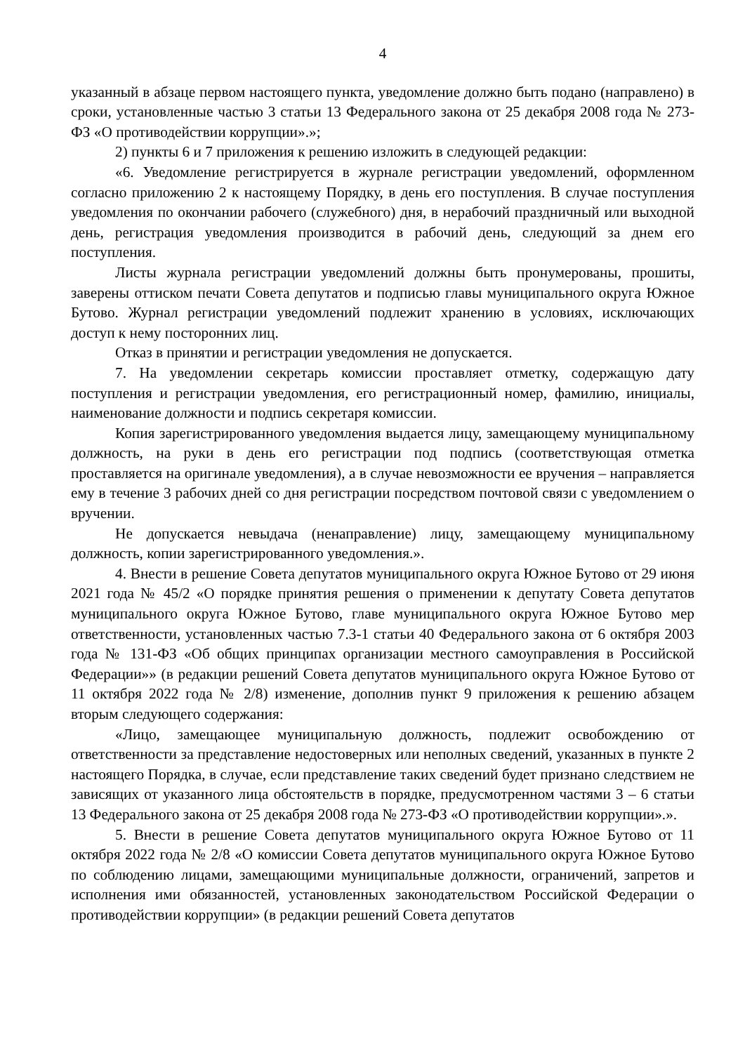4
указанный в абзаце первом настоящего пункта, уведомление должно быть подано (направлено) в сроки, установленные частью 3 статьи 13 Федерального закона от 25 декабря 2008 года № 273-ФЗ «О противодействии коррупции».»;
2) пункты 6 и 7 приложения к решению изложить в следующей редакции:
«6. Уведомление регистрируется в журнале регистрации уведомлений, оформленном согласно приложению 2 к настоящему Порядку, в день его поступления. В случае поступления уведомления по окончании рабочего (служебного) дня, в нерабочий праздничный или выходной день, регистрация уведомления производится в рабочий день, следующий за днем его поступления.
Листы журнала регистрации уведомлений должны быть пронумерованы, прошиты, заверены оттиском печати Совета депутатов и подписью главы муниципального округа Южное Бутово. Журнал регистрации уведомлений подлежит хранению в условиях, исключающих доступ к нему посторонних лиц.
Отказ в принятии и регистрации уведомления не допускается.
7. На уведомлении секретарь комиссии проставляет отметку, содержащую дату поступления и регистрации уведомления, его регистрационный номер, фамилию, инициалы, наименование должности и подпись секретаря комиссии.
Копия зарегистрированного уведомления выдается лицу, замещающему муниципальному должность, на руки в день его регистрации под подпись (соответствующая отметка проставляется на оригинале уведомления), а в случае невозможности ее вручения – направляется ему в течение 3 рабочих дней со дня регистрации посредством почтовой связи с уведомлением о вручении.
Не допускается невыдача (ненаправление) лицу, замещающему муниципальному должность, копии зарегистрированного уведомления.».
4. Внести в решение Совета депутатов муниципального округа Южное Бутово от 29 июня 2021 года № 45/2 «О порядке принятия решения о применении к депутату Совета депутатов муниципального округа Южное Бутово, главе муниципального округа Южное Бутово мер ответственности, установленных частью 7.3-1 статьи 40 Федерального закона от 6 октября 2003 года № 131-ФЗ «Об общих принципах организации местного самоуправления в Российской Федерации»» (в редакции решений Совета депутатов муниципального округа Южное Бутово от 11 октября 2022 года № 2/8) изменение, дополнив пункт 9 приложения к решению абзацем вторым следующего содержания:
«Лицо, замещающее муниципальную должность, подлежит освобождению от ответственности за представление недостоверных или неполных сведений, указанных в пункте 2 настоящего Порядка, в случае, если представление таких сведений будет признано следствием не зависящих от указанного лица обстоятельств в порядке, предусмотренном частями 3 – 6 статьи 13 Федерального закона от 25 декабря 2008 года № 273-ФЗ «О противодействии коррупции».».
5. Внести в решение Совета депутатов муниципального округа Южное Бутово от 11 октября 2022 года № 2/8 «О комиссии Совета депутатов муниципального округа Южное Бутово по соблюдению лицами, замещающими муниципальные должности, ограничений, запретов и исполнения ими обязанностей, установленных законодательством Российской Федерации о противодействии коррупции» (в редакции решений Совета депутатов